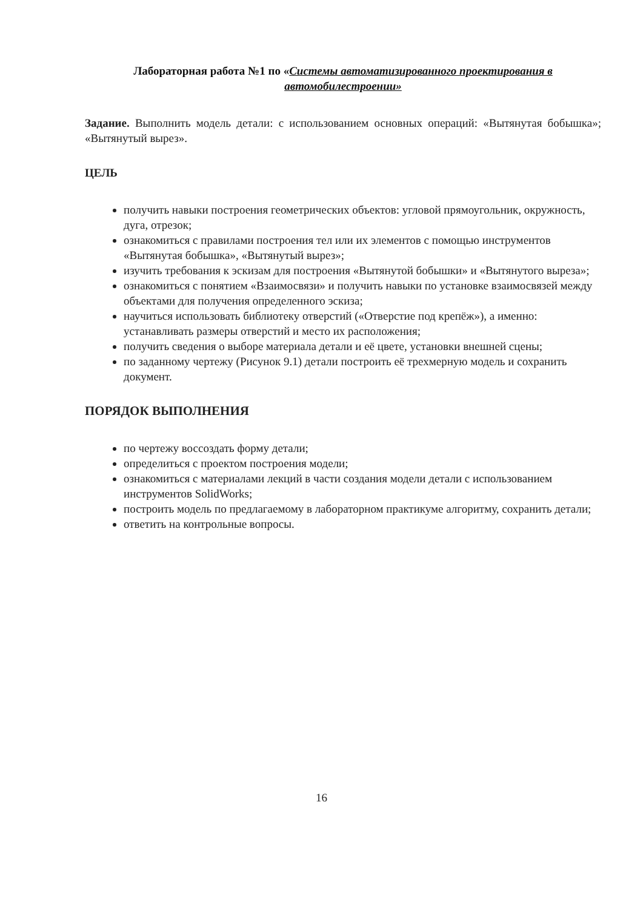Лабораторная работа №1 по «Системы автоматизированного проектирования в автомобилестроении»
Задание. Выполнить модель детали: с использованием основных операций: «Вытянутая бобышка»; «Вытянутый вырез».
ЦЕЛЬ
получить навыки построения геометрических объектов: угловой прямоугольник, окружность, дуга, отрезок;
ознакомиться с правилами построения тел или их элементов с помощью инструментов «Вытянутая бобышка», «Вытянутый вырез»;
изучить требования к эскизам для построения «Вытянутой бобышки» и «Вытянутого выреза»;
ознакомиться с понятием «Взаимосвязи» и получить навыки по установке взаимосвязей между объектами для получения определенного эскиза;
научиться использовать библиотеку отверстий («Отверстие под крепёж»), а именно: устанавливать размеры отверстий и место их расположения;
получить сведения о выборе материала детали и её цвете, установки внешней сцены;
по заданному чертежу (Рисунок 9.1) детали построить её трехмерную модель и сохранить документ.
ПОРЯДОК ВЫПОЛНЕНИЯ
по чертежу воссоздать форму детали;
определиться с проектом построения модели;
ознакомиться с материалами лекций в части создания модели детали с использованием инструментов SolidWorks;
построить модель по предлагаемому в лабораторном практикуме алгоритму, сохранить детали;
ответить на контрольные вопросы.
16